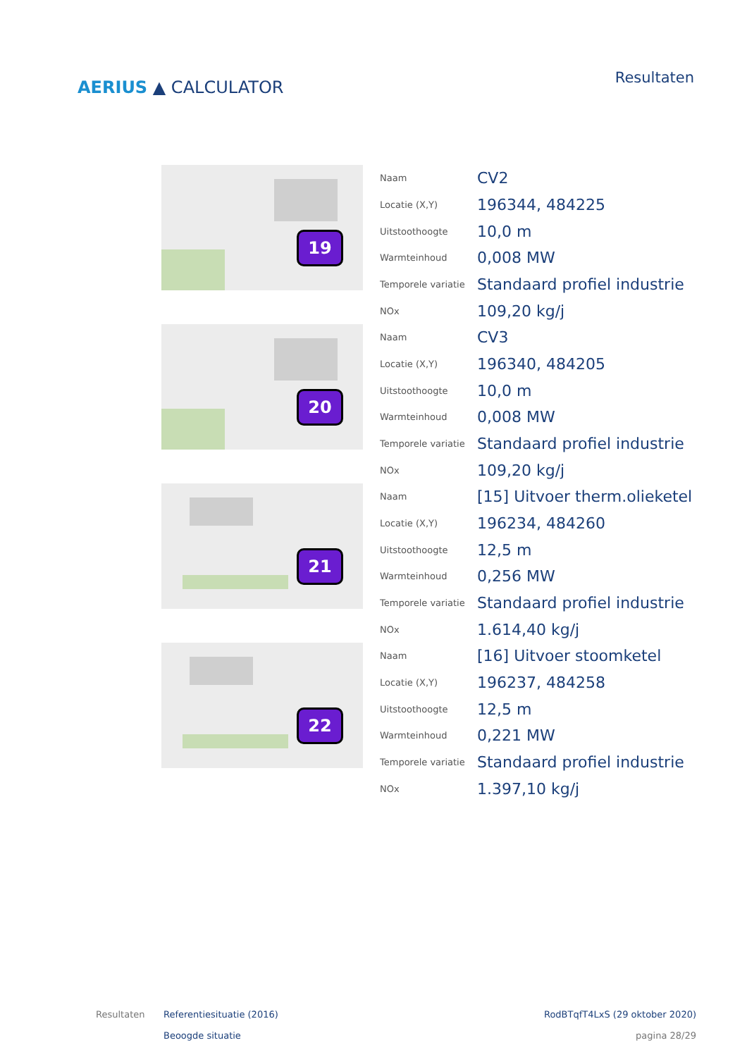AERIUS ▲ CALCULATOR
Resultaten
19
| Naam | CV2 |
| Locatie (X,Y) | 196344, 484225 |
| Uitstoothoogte | 10,0 m |
| Warmteinhoud | 0,008 MW |
| Temporele variatie | Standaard profiel industrie |
| NOx | 109,20 kg/j |
20
| Naam | CV3 |
| Locatie (X,Y) | 196340, 484205 |
| Uitstoothoogte | 10,0 m |
| Warmteinhoud | 0,008 MW |
| Temporele variatie | Standaard profiel industrie |
| NOx | 109,20 kg/j |
21
| Naam | [15] Uitvoer therm.olieketel |
| Locatie (X,Y) | 196234, 484260 |
| Uitstoothoogte | 12,5 m |
| Warmteinhoud | 0,256 MW |
| Temporele variatie | Standaard profiel industrie |
| NOx | 1.614,40 kg/j |
22
| Naam | [16] Uitvoer stoomketel |
| Locatie (X,Y) | 196237, 484258 |
| Uitstoothoogte | 12,5 m |
| Warmteinhoud | 0,221 MW |
| Temporele variatie | Standaard profiel industrie |
| NOx | 1.397,10 kg/j |
Resultaten Referentiesituatie (2016)
Beoogde situatie
RodBTqfT4LxS (29 oktober 2020)
pagina 28/29